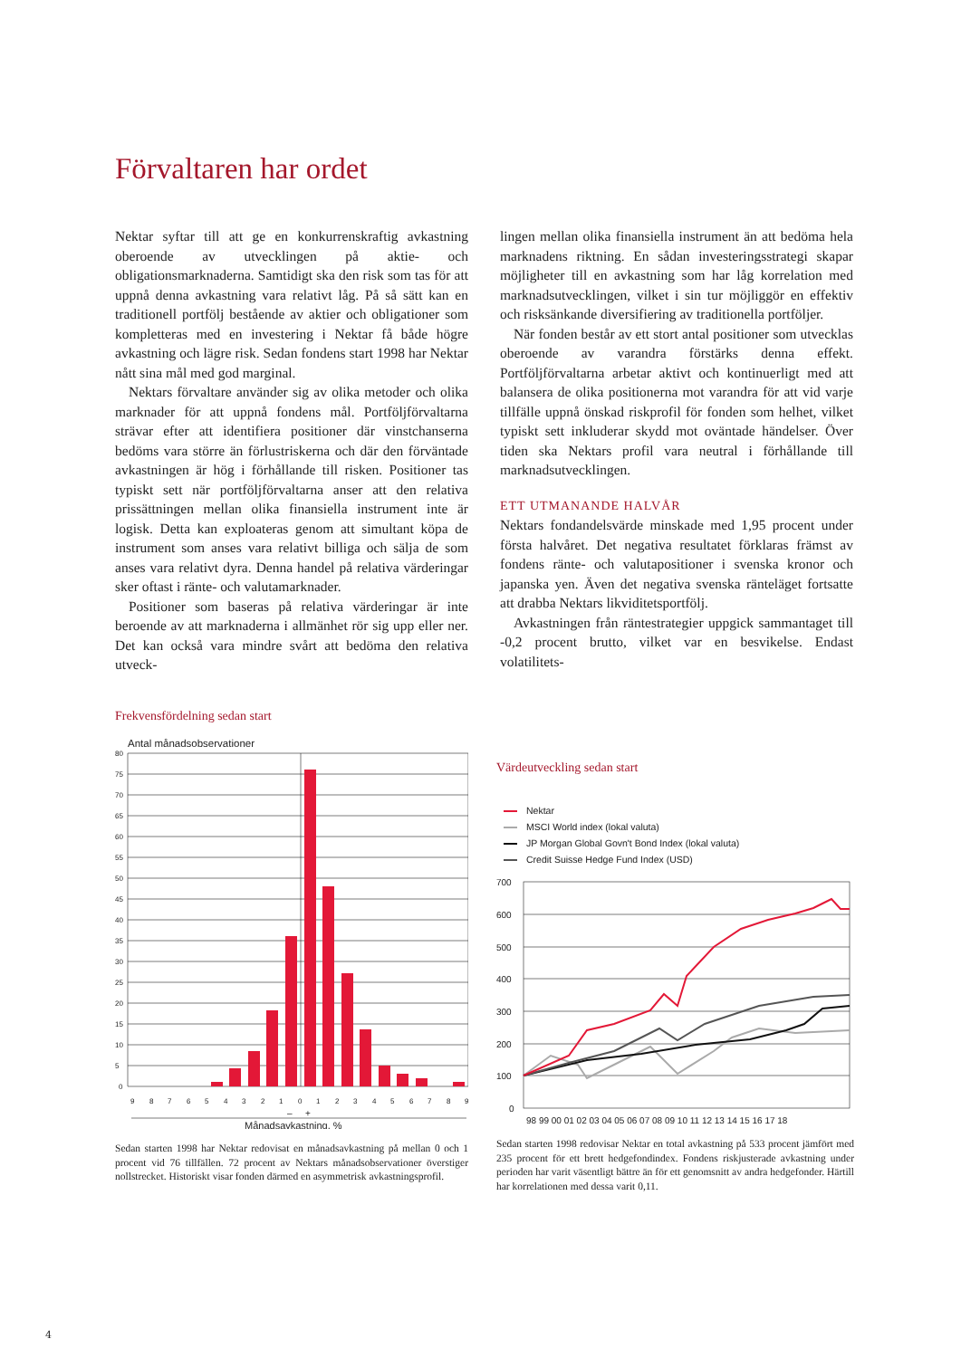Förvaltaren har ordet
Nektar syftar till att ge en konkurrenskraftig avkastning oberoende av utvecklingen på aktie- och obligationsmarknaderna. Samtidigt ska den risk som tas för att uppnå denna avkastning vara relativt låg. På så sätt kan en traditionell portfölj bestående av aktier och obligationer som kompletteras med en investering i Nektar få både högre avkastning och lägre risk. Sedan fondens start 1998 har Nektar nått sina mål med god marginal.
Nektars förvaltare använder sig av olika metoder och olika marknader för att uppnå fondens mål. Portföljförvaltarna strävar efter att identifiera positioner där vinstchanserna bedöms vara större än förlustriskerna och där den förväntade avkastningen är hög i förhållande till risken. Positioner tas typiskt sett när portföljförvaltarna anser att den relativa prissättningen mellan olika finansiella instrument inte är logisk. Detta kan exploateras genom att simultant köpa de instrument som anses vara relativt billiga och sälja de som anses vara relativt dyra. Denna handel på relativa värderingar sker oftast i ränte- och valutamarknader.
Positioner som baseras på relativa värderingar är inte beroende av att marknaderna i allmänhet rör sig upp eller ner. Det kan också vara mindre svårt att bedöma den relativa utveck-
lingen mellan olika finansiella instrument än att bedöma hela marknadens riktning. En sådan investeringsstrategi skapar möjligheter till en avkastning som har låg korrelation med marknadsutvecklingen, vilket i sin tur möjliggör en effektiv och risksänkande diversifiering av traditionella portföljer.
När fonden består av ett stort antal positioner som utvecklas oberoende av varandra förstärks denna effekt. Portföljförvaltarna arbetar aktivt och kontinuerligt med att balansera de olika positionerna mot varandra för att vid varje tillfälle uppnå önskad riskprofil för fonden som helhet, vilket typiskt sett inkluderar skydd mot oväntade händelser. Över tiden ska Nektars profil vara neutral i förhållande till marknadsutvecklingen.
ETT UTMANANDE HALVÅR
Nektars fondandelsvärde minskade med 1,95 procent under första halvåret. Det negativa resultatet förklaras främst av fondens ränte- och valutapositioner i svenska kronor och japanska yen. Även det negativa svenska ränteläget fortsatte att drabba Nektars likviditetsportfölj.
Avkastningen från räntestrategier uppgick sammantaget till -0,2 procent brutto, vilket var en besvikelse. Endast volatilitets-
Frekvensfördelning sedan start
Antal månadsobservationer
80
75
70
65
60
55
50
45
40
35
30
25
20
15
10
5
0
9
8
7
6
5
4
3
2
1
0
1
2
3
4
5
6
7
8
9
–
+
Månadsavkastning, %
Sedan starten 1998 har Nektar redovisat en månadsavkastning på mellan 0 och 1 procent vid 76 tillfällen. 72 procent av Nektars månadsobservationer överstiger nollstrecket. Historiskt visar fonden därmed en asymmetrisk avkastningsprofil.
Värdeutveckling sedan start
Nektar
MSCI World index (lokal valuta)
JP Morgan Global Govn't Bond Index (lokal valuta)
Credit Suisse Hedge Fund Index (USD)
700
600
500
400
300
200
100
0
98 99 00 01 02 03 04 05 06 07 08 09 10 11 12 13 14 15 16 17 18
Sedan starten 1998 redovisar Nektar en total avkastning på 533 procent jämfört med 235 procent för ett brett hedgefondindex. Fondens riskjusterade avkastning under perioden har varit väsentligt bättre än för ett genomsnitt av andra hedgefonder. Härtill har korrelationen med dessa varit 0,11.
4